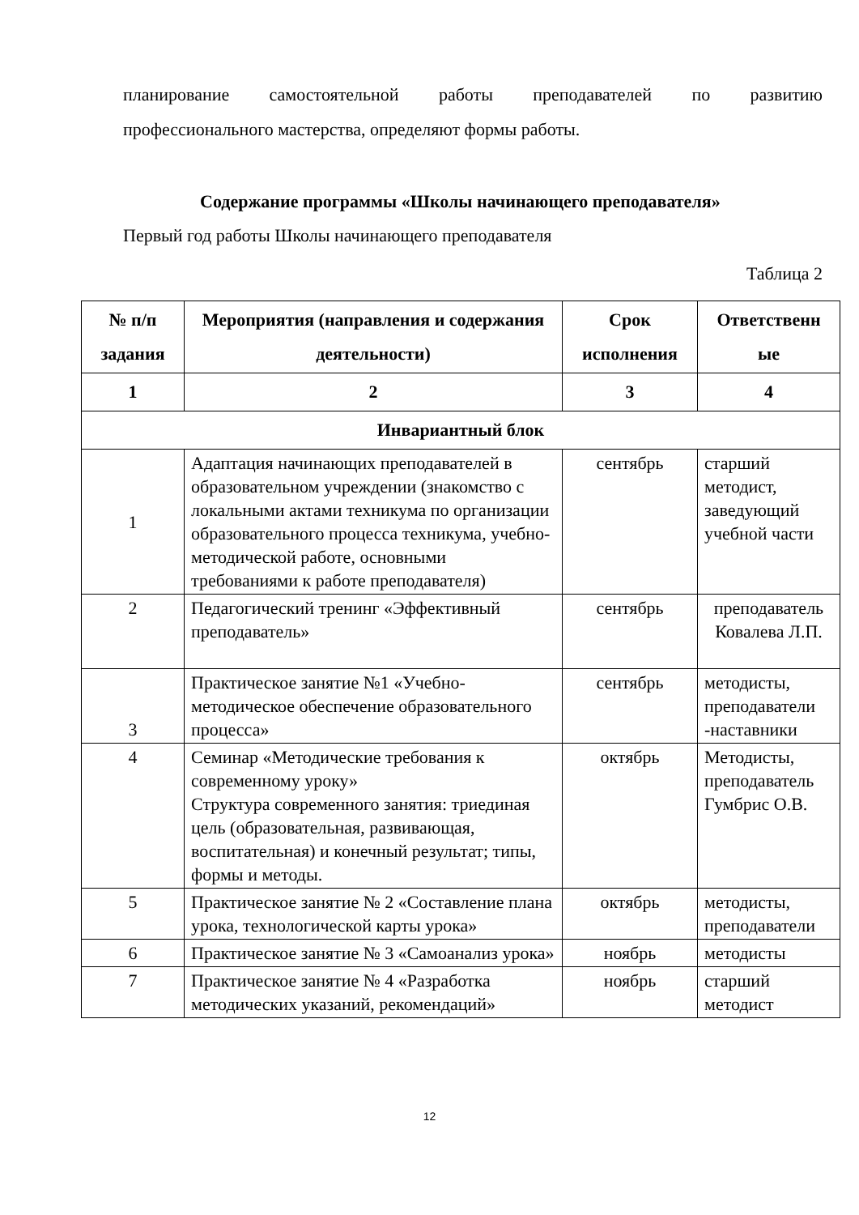планирование самостоятельной работы преподавателей по развитию
профессионального мастерства, определяют формы работы.
Содержание программы «Школы начинающего преподавателя»
Первый год работы Школы начинающего преподавателя
Таблица 2
| № п/п задания | Мероприятия (направления и содержания деятельности) | Срок исполнения | Ответственн ые |
| --- | --- | --- | --- |
| 1 | 2 | 3 | 4 |
| Инвариантный блок | | | |
| 1 | Адаптация начинающих преподавателей в образовательном учреждении (знакомство с локальными актами техникума по организации образовательного процесса техникума, учебно-методической работе, основными требованиями к работе преподавателя) | сентябрь | старший методист, заведующий учебной части |
| 2 | Педагогический тренинг «Эффективный преподаватель» | сентябрь | преподаватель Ковалева Л.П. |
| 3 | Практическое занятие №1 «Учебно-методическое обеспечение образовательного процесса» | сентябрь | методисты, преподаватели -наставники |
| 4 | Семинар «Методические требования к современному уроку» Структура современного занятия: триединая цель (образовательная, развивающая, воспитательная) и конечный результат; типы, формы и методы. | октябрь | Методисты, преподаватель Гумбрис О.В. |
| 5 | Практическое занятие № 2 «Составление плана урока, технологической карты урока» | октябрь | методисты, преподаватели |
| 6 | Практическое занятие № 3 «Самоанализ урока» | ноябрь | методисты |
| 7 | Практическое занятие № 4 «Разработка методических указаний, рекомендаций» | ноябрь | старший методист |
12